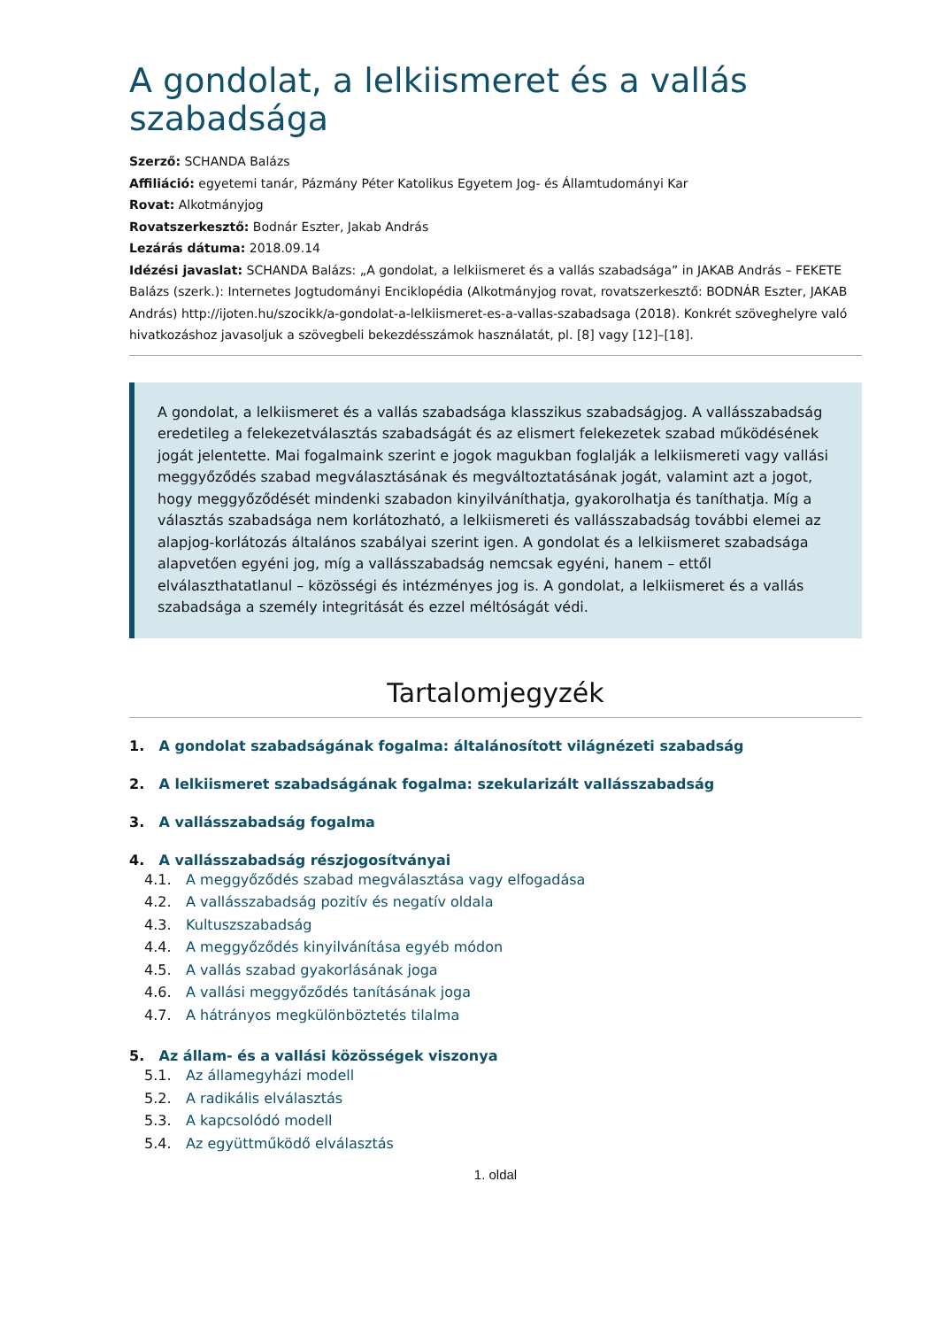A gondolat, a lelkiismeret és a vallás szabadsága
Szerző: SCHANDA Balázs
Affiliáció: egyetemi tanár, Pázmány Péter Katolikus Egyetem Jog- és Államtudományi Kar
Rovat: Alkotmányjog
Rovatszerkesztő: Bodnár Eszter, Jakab András
Lezárás dátuma: 2018.09.14
Idézési javaslat: SCHANDA Balázs: „A gondolat, a lelkiismeret és a vallás szabadsága” in JAKAB András – FEKETE Balázs (szerk.): Internetes Jogtudományi Enciklopédia (Alkotmányjog rovat, rovatszerkesztő: BODNÁR Eszter, JAKAB András) http://ijoten.hu/szocikk/a-gondolat-a-lelkiismeret-es-a-vallas-szabadsaga (2018). Konkrét szöveghelyre való hivatkozáshoz javasoljuk a szövegbeli bekezdésszámok használatát, pl. [8] vagy [12]–[18].
A gondolat, a lelkiismeret és a vallás szabadsága klasszikus szabadságjog. A vallásszabadság eredetileg a felekezetválasztás szabadságát és az elismert felekezetek szabad működésének jogát jelentette. Mai fogalmaink szerint e jogok magukban foglalják a lelkiismereti vagy vallási meggyőződés szabad megválasztásának és megváltoztatásának jogát, valamint azt a jogot, hogy meggyőződését mindenki szabadon kinyilváníthatja, gyakorolhatja és taníthatja. Míg a választás szabadsága nem korlátozható, a lelkiismereti és vallásszabadság további elemei az alapjog-korlátozás általános szabályai szerint igen. A gondolat és a lelkiismeret szabadsága alapvetően egyéni jog, míg a vallásszabadság nemcsak egyéni, hanem – ettől elválaszthatatlanul – közösségi és intézményes jog is. A gondolat, a lelkiismeret és a vallás szabadsága a személy integritását és ezzel méltóságát védi.
Tartalomjegyzék
1. A gondolat szabadságának fogalma: általánosított világnézeti szabadság
2. A lelkiismeret szabadságának fogalma: szekularizált vallásszabadság
3. A vallásszabadság fogalma
4. A vallásszabadság részjogosítványai
4.1. A meggyőződés szabad megválasztása vagy elfogadása
4.2. A vallásszabadság pozitív és negatív oldala
4.3. Kultuszszabadság
4.4. A meggyőződés kinyilvánítása egyéb módon
4.5. A vallás szabad gyakorlásának joga
4.6. A vallási meggyőződés tanításának joga
4.7. A hátrányos megkülönböztetés tilalma
5. Az állam- és a vallási közösségek viszonya
5.1. Az államegyházi modell
5.2. A radikális elválasztás
5.3. A kapcsolódó modell
5.4. Az együttműködő elválasztás
1. oldal